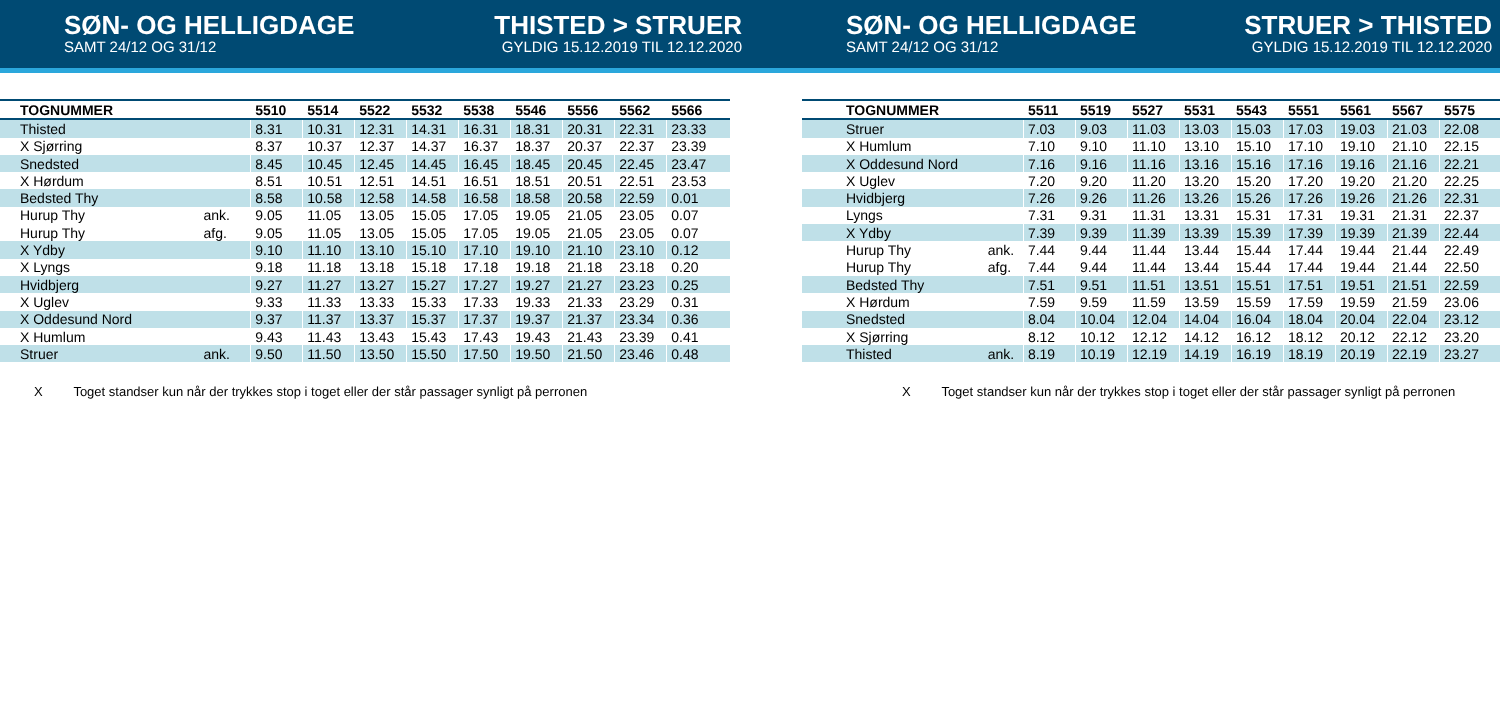SØN- OG HELLIGDAGE
SAMT 24/12 OG 31/12
THISTED > STRUER
GYLDIG 15.12.2019 TIL 12.12.2020
| TOGNUMMER | | 5510 | 5514 | 5522 | 5532 | 5538 | 5546 | 5556 | 5562 | 5566 | |
| --- | --- | --- | --- | --- | --- | --- | --- | --- | --- | --- | --- |
| Thisted | | 8.31 | 10.31 | 12.31 | 14.31 | 16.31 | 18.31 | 20.31 | 22.31 | 23.33 | |
| X Sjørring | | 8.37 | 10.37 | 12.37 | 14.37 | 16.37 | 18.37 | 20.37 | 22.37 | 23.39 | |
| Snedsted | | 8.45 | 10.45 | 12.45 | 14.45 | 16.45 | 18.45 | 20.45 | 22.45 | 23.47 | |
| X Hørdum | | 8.51 | 10.51 | 12.51 | 14.51 | 16.51 | 18.51 | 20.51 | 22.51 | 23.53 | |
| Bedsted Thy | | 8.58 | 10.58 | 12.58 | 14.58 | 16.58 | 18.58 | 20.58 | 22.59 | 0.01 | |
| Hurup Thy | ank. | 9.05 | 11.05 | 13.05 | 15.05 | 17.05 | 19.05 | 21.05 | 23.05 | 0.07 | |
| Hurup Thy | afg. | 9.05 | 11.05 | 13.05 | 15.05 | 17.05 | 19.05 | 21.05 | 23.05 | 0.07 | |
| X Ydby | | 9.10 | 11.10 | 13.10 | 15.10 | 17.10 | 19.10 | 21.10 | 23.10 | 0.12 | |
| X Lyngs | | 9.18 | 11.18 | 13.18 | 15.18 | 17.18 | 19.18 | 21.18 | 23.18 | 0.20 | |
| Hvidbjerg | | 9.27 | 11.27 | 13.27 | 15.27 | 17.27 | 19.27 | 21.27 | 23.23 | 0.25 | |
| X Uglev | | 9.33 | 11.33 | 13.33 | 15.33 | 17.33 | 19.33 | 21.33 | 23.29 | 0.31 | |
| X Oddesund Nord | | 9.37 | 11.37 | 13.37 | 15.37 | 17.37 | 19.37 | 21.37 | 23.34 | 0.36 | |
| X Humlum | | 9.43 | 11.43 | 13.43 | 15.43 | 17.43 | 19.43 | 21.43 | 23.39 | 0.41 | |
| Struer | ank. | 9.50 | 11.50 | 13.50 | 15.50 | 17.50 | 19.50 | 21.50 | 23.46 | 0.48 | |
X Toget standser kun når der trykkes stop i toget eller der står passager synligt på perronen
SØN- OG HELLIGDAGE
SAMT 24/12 OG 31/12
STRUER > THISTED
GYLDIG 15.12.2019 TIL 12.12.2020
| TOGNUMMER | | 5511 | 5519 | 5527 | 5531 | 5543 | 5551 | 5561 | 5567 | 5575 | |
| --- | --- | --- | --- | --- | --- | --- | --- | --- | --- | --- | --- |
| Struer | | 7.03 | 9.03 | 11.03 | 13.03 | 15.03 | 17.03 | 19.03 | 21.03 | 22.08 | |
| X Humlum | | 7.10 | 9.10 | 11.10 | 13.10 | 15.10 | 17.10 | 19.10 | 21.10 | 22.15 | |
| X Oddesund Nord | | 7.16 | 9.16 | 11.16 | 13.16 | 15.16 | 17.16 | 19.16 | 21.16 | 22.21 | |
| X Uglev | | 7.20 | 9.20 | 11.20 | 13.20 | 15.20 | 17.20 | 19.20 | 21.20 | 22.25 | |
| Hvidbjerg | | 7.26 | 9.26 | 11.26 | 13.26 | 15.26 | 17.26 | 19.26 | 21.26 | 22.31 | |
| Lyngs | | 7.31 | 9.31 | 11.31 | 13.31 | 15.31 | 17.31 | 19.31 | 21.31 | 22.37 | |
| X Ydby | | 7.39 | 9.39 | 11.39 | 13.39 | 15.39 | 17.39 | 19.39 | 21.39 | 22.44 | |
| Hurup Thy | ank. | 7.44 | 9.44 | 11.44 | 13.44 | 15.44 | 17.44 | 19.44 | 21.44 | 22.49 | |
| Hurup Thy | afg. | 7.44 | 9.44 | 11.44 | 13.44 | 15.44 | 17.44 | 19.44 | 21.44 | 22.50 | |
| Bedsted Thy | | 7.51 | 9.51 | 11.51 | 13.51 | 15.51 | 17.51 | 19.51 | 21.51 | 22.59 | |
| X Hørdum | | 7.59 | 9.59 | 11.59 | 13.59 | 15.59 | 17.59 | 19.59 | 21.59 | 23.06 | |
| Snedsted | | 8.04 | 10.04 | 12.04 | 14.04 | 16.04 | 18.04 | 20.04 | 22.04 | 23.12 | |
| X Sjørring | | 8.12 | 10.12 | 12.12 | 14.12 | 16.12 | 18.12 | 20.12 | 22.12 | 23.20 | |
| Thisted | ank. | 8.19 | 10.19 | 12.19 | 14.19 | 16.19 | 18.19 | 20.19 | 22.19 | 23.27 | |
X Toget standser kun når der trykkes stop i toget eller der står passager synligt på perronen